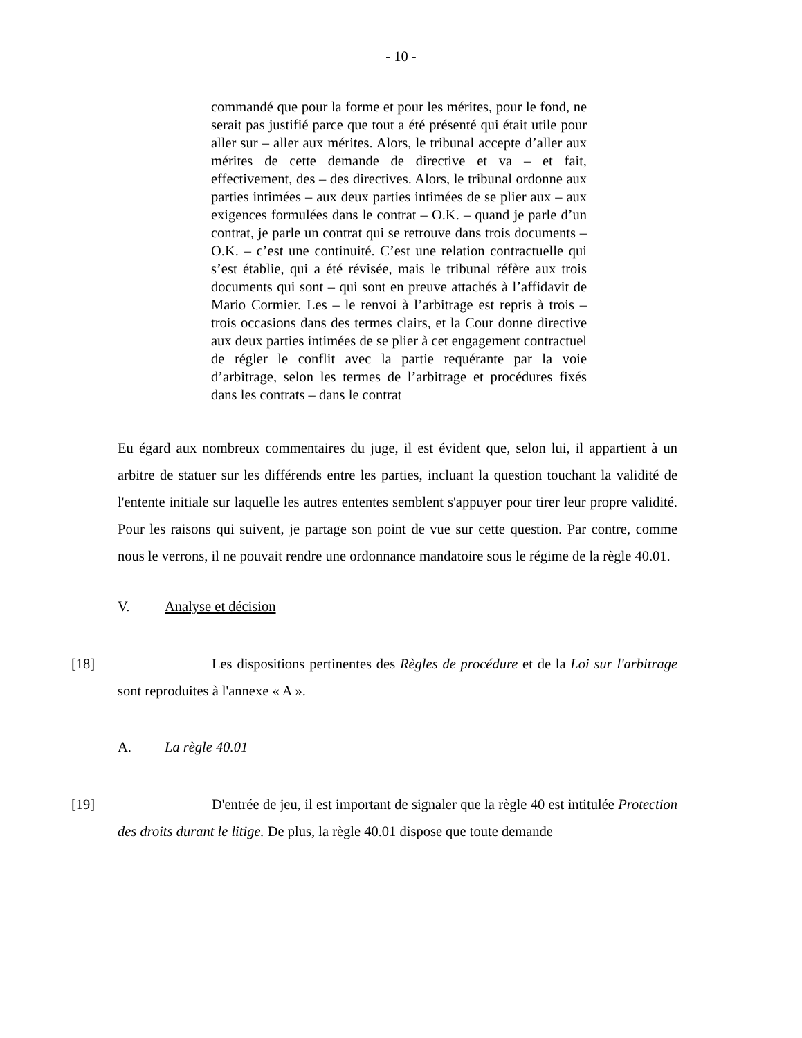- 10 -
commandé que pour la forme et pour les mérites, pour le fond, ne serait pas justifié parce que tout a été présenté qui était utile pour aller sur – aller aux mérites. Alors, le tribunal accepte d’aller aux mérites de cette demande de directive et va – et fait, effectivement, des – des directives. Alors, le tribunal ordonne aux parties intimées – aux deux parties intimées de se plier aux – aux exigences formulées dans le contrat – O.K. – quand je parle d’un contrat, je parle un contrat qui se retrouve dans trois documents – O.K. – c’est une continuité. C’est une relation contractuelle qui s’est établie, qui a été révisée, mais le tribunal réfère aux trois documents qui sont – qui sont en preuve attachés à l’affidavit de Mario Cormier. Les – le renvoi à l’arbitrage est repris à trois – trois occasions dans des termes clairs, et la Cour donne directive aux deux parties intimées de se plier à cet engagement contractuel de régler le conflit avec la partie requérante par la voie d’arbitrage, selon les termes de l’arbitrage et procédures fixés dans les contrats – dans le contrat
Eu égard aux nombreux commentaires du juge, il est évident que, selon lui, il appartient à un arbitre de statuer sur les différends entre les parties, incluant la question touchant la validité de l'entente initiale sur laquelle les autres ententes semblent s'appuyer pour tirer leur propre validité. Pour les raisons qui suivent, je partage son point de vue sur cette question. Par contre, comme nous le verrons, il ne pouvait rendre une ordonnance mandatoire sous le régime de la règle 40.01.
V. Analyse et décision
[18] Les dispositions pertinentes des Règles de procédure et de la Loi sur l'arbitrage sont reproduites à l'annexe « A ».
A. La règle 40.01
[19] D'entrée de jeu, il est important de signaler que la règle 40 est intitulée Protection des droits durant le litige. De plus, la règle 40.01 dispose que toute demande